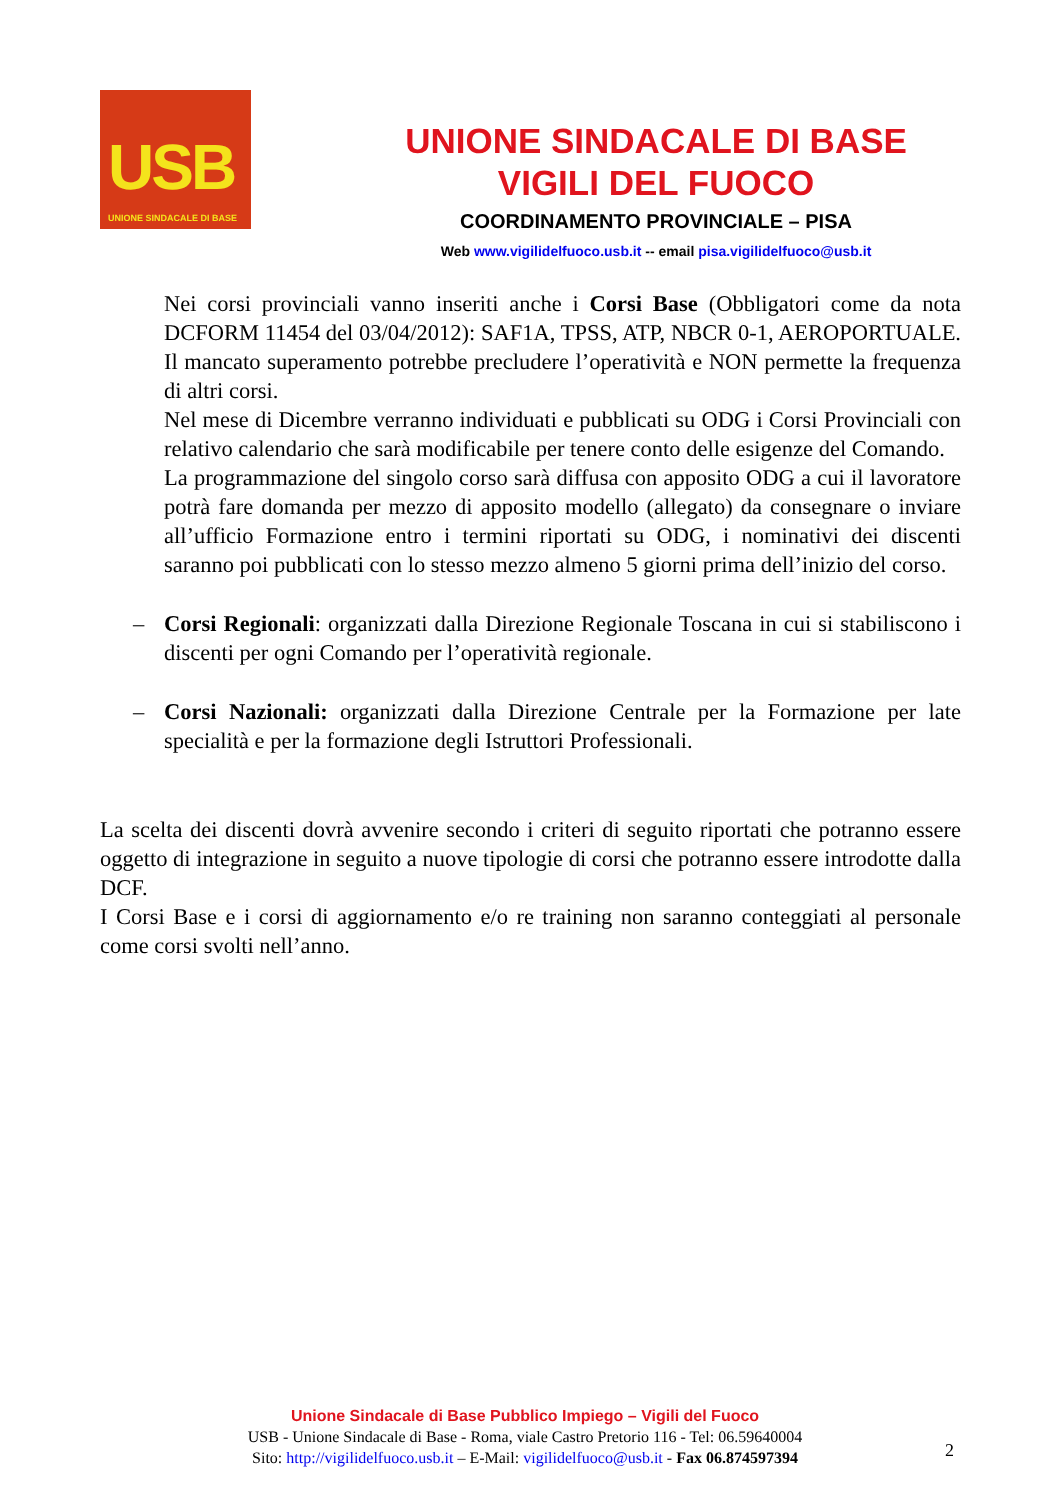USB
UNIONE SINDACALE DI BASE
UNIONE SINDACALE DI BASE
VIGILI DEL FUOCO
COORDINAMENTO PROVINCIALE – PISA
Web www.vigilidelfuoco.usb.it -- email pisa.vigilidelfuoco@usb.it
Nei corsi provinciali vanno inseriti anche i Corsi Base (Obbligatori come da nota DCFORM 11454 del 03/04/2012): SAF1A, TPSS, ATP, NBCR 0-1, AEROPORTUALE. Il mancato superamento potrebbe precludere l’operatività e NON permette la frequenza di altri corsi.
Nel mese di Dicembre verranno individuati e pubblicati su ODG i Corsi Provinciali con relativo calendario che sarà modificabile per tenere conto delle esigenze del Comando.
La programmazione del singolo corso sarà diffusa con apposito ODG a cui il lavoratore potrà fare domanda per mezzo di apposito modello (allegato) da consegnare o inviare all’ufficio Formazione entro i termini riportati su ODG, i nominativi dei discenti saranno poi pubblicati con lo stesso mezzo almeno 5 giorni prima dell’inizio del corso.
– Corsi Regionali: organizzati dalla Direzione Regionale Toscana in cui si stabiliscono i discenti per ogni Comando per l’operatività regionale.
– Corsi Nazionali: organizzati dalla Direzione Centrale per la Formazione per late specialità e per la formazione degli Istruttori Professionali.
La scelta dei discenti dovrà avvenire secondo i criteri di seguito riportati che potranno essere oggetto di integrazione in seguito a nuove tipologie di corsi che potranno essere introdotte dalla DCF.
I Corsi Base e i corsi di aggiornamento e/o re training non saranno conteggiati al personale come corsi svolti nell’anno.
Unione Sindacale di Base Pubblico Impiego – Vigili del Fuoco
USB - Unione Sindacale di Base - Roma, viale Castro Pretorio 116 - Tel: 06.59640004
Sito: http://vigilidelfuoco.usb.it – E-Mail: vigilidelfuoco@usb.it - Fax 06.874597394
2